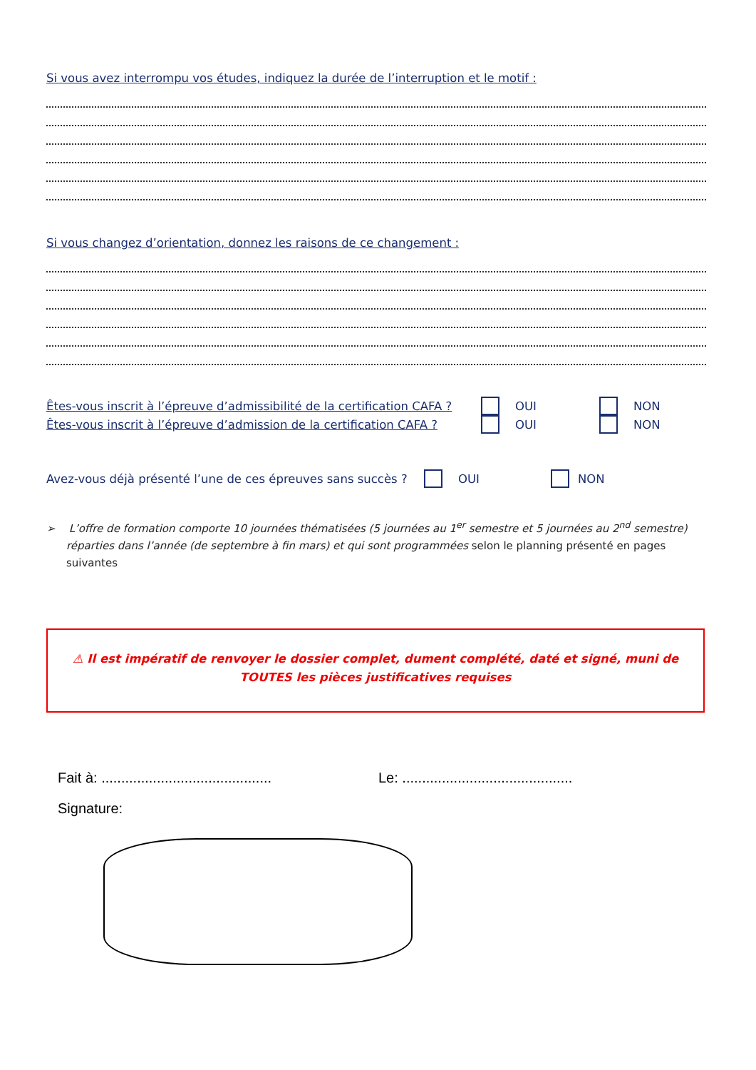Si vous avez interrompu vos études, indiquez la durée de l’interruption et le motif :
Si vous changez d’orientation, donnez les raisons de ce changement :
Êtes-vous inscrit à l’épreuve d’admissibilité de la certification CAFA ? OUI NON
Êtes-vous inscrit à l’épreuve d’admission de la certification CAFA ? OUI NON
Avez-vous déjà présenté l’une de ces épreuves sans succès ? OUI NON
➢ L’offre de formation comporte 10 journées thématisées (5 journées au 1<sup>er</sup> semestre et 5 journées au 2<sup>nd</sup> semestre) réparties dans l’année (de septembre à fin mars) et qui sont programmées selon le planning présenté en pages suivantes
⚠ Il est impératif de renvoyer le dossier complet, dument complété, daté et signé, muni de TOUTES les pièces justificatives requises
Fait à: ........................................... Le: ...........................................
Signature: